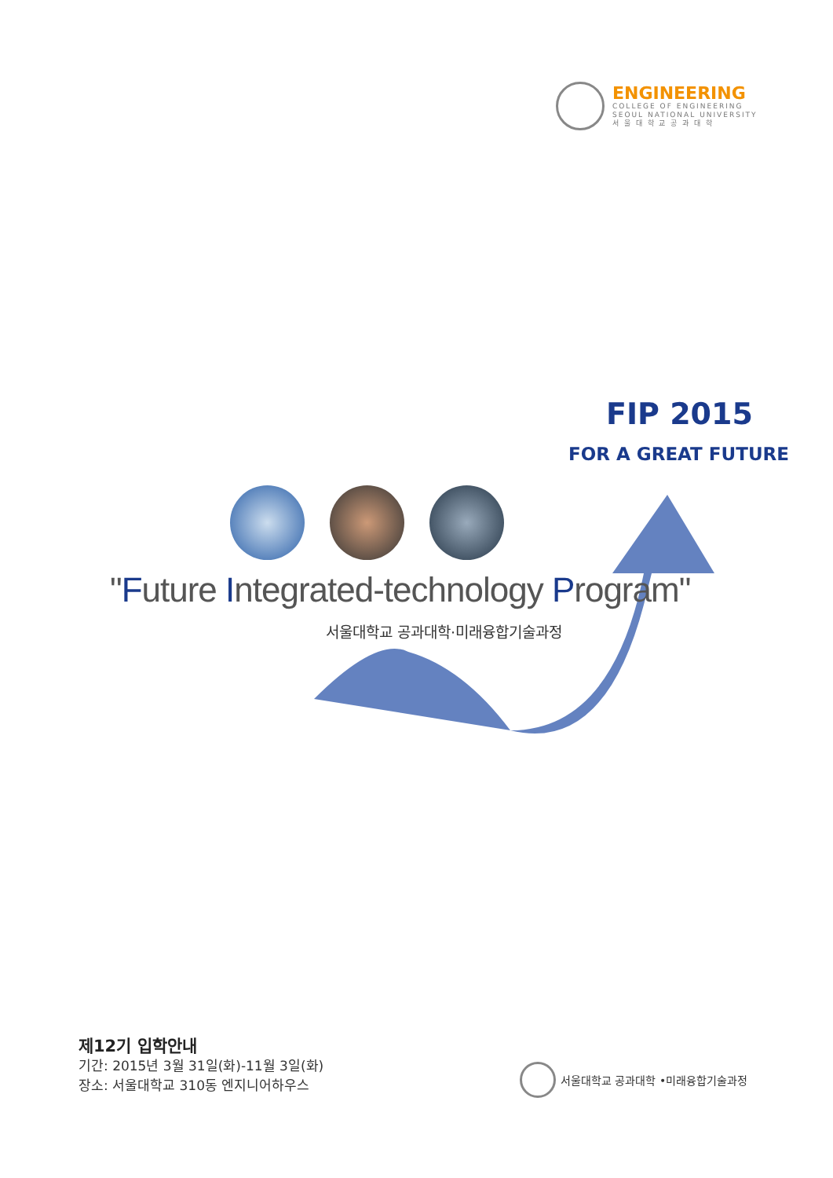ENGINEERING
COLLEGE OF ENGINEERING
SEOUL NATIONAL UNIVERSITY
서 울 대 학 교 공 과 대 학
FIP 2015
FOR A GREAT FUTURE
"Future Integrated-technology Program"
서울대학교 공과대학·미래융합기술과정
제12기 입학안내
기간: 2015년 3월 31일(화)-11월 3일(화)
장소: 서울대학교 310동 엔지니어하우스
서울대학교 공과대학 •미래융합기술과정